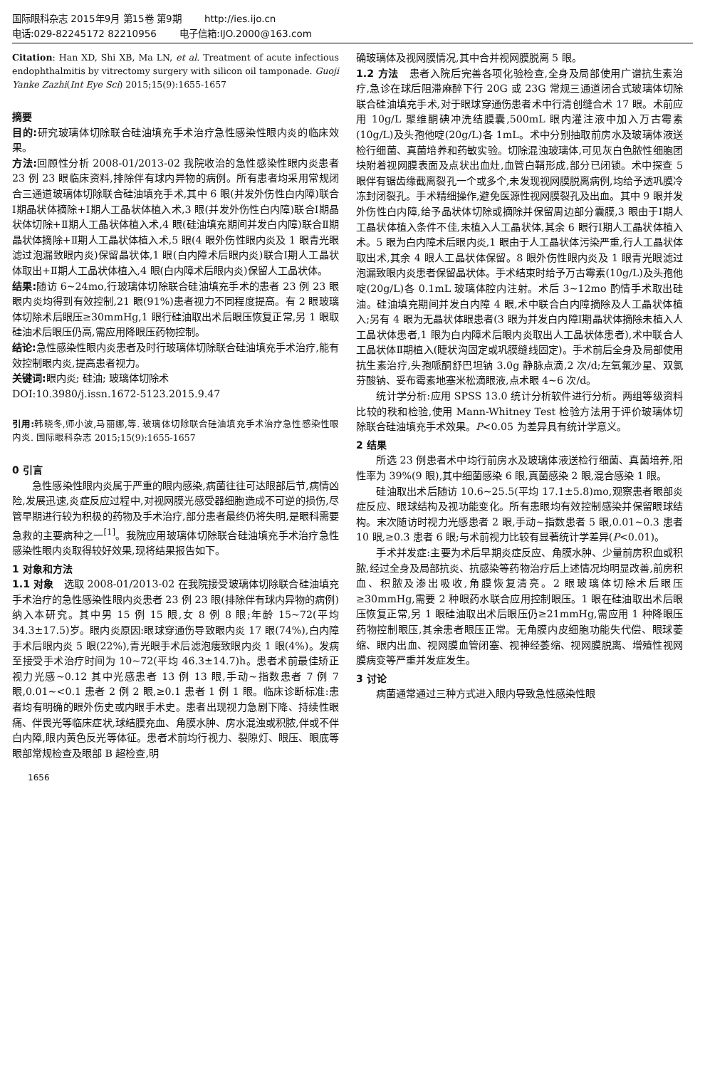国际眼科杂志 2015年9月 第15卷 第9期 http://ies.ijo.cn
电话:029-82245172 82210956 电子信箱:IJO.2000@163.com
Citation: Han XD, Shi XB, Ma LN, et al. Treatment of acute infectious endophthalmitis by vitrectomy surgery with silicon oil tamponade. Guoji Yanke Zazhi(Int Eye Sci) 2015;15(9):1655-1657
摘要
目的: 研究玻璃体切除联合硅油填充手术治疗急性感染性眼内炎的临床效果。
方法: 回顾性分析 2008-01/2013-02 我院收治的急性感染性眼内炎患者 23 例 23 眼临床资料,排除伴有球内异物的病例。所有患者均采用常规闭合三通道玻璃体切除联合硅油填充手术,其中 6 眼(并发外伤性白内障)联合Ⅰ期晶状体摘除+Ⅰ期人工晶状体植入术,3 眼(并发外伤性白内障)联合Ⅰ期晶状体切除+Ⅱ期人工晶状体植入术,4 眼(硅油填充期间并发白内障)联合Ⅱ期晶状体摘除+Ⅱ期人工晶状体植入术,5 眼(4 眼外伤性眼内炎及 1 眼青光眼滤过泡漏致眼内炎)保留晶状体,1 眼(白内障术后眼内炎)联合Ⅰ期人工晶状体取出+Ⅱ期人工晶状体植入,4 眼(白内障术后眼内炎)保留人工晶状体。
结果: 随访 6~24mo,行玻璃体切除联合硅油填充手术的患者 23 例 23 眼眼内炎均得到有效控制,21 眼(91%)患者视力不同程度提高。有 2 眼玻璃体切除术后眼压≥30mmHg,1 眼行硅油取出术后眼压恢复正常,另 1 眼取硅油术后眼压仍高,需应用降眼压药物控制。
结论: 急性感染性眼内炎患者及时行玻璃体切除联合硅油填充手术治疗,能有效控制眼内炎,提高患者视力。
关键词: 眼内炎; 硅油; 玻璃体切除术
DOI:10.3980/j.issn.1672-5123.2015.9.47
引用: 韩晓冬,师小波,马丽娜,等. 玻璃体切除联合硅油填充手术治疗急性感染性眼内炎. 国际眼科杂志 2015;15(9):1655-1657
0 引言
急性感染性眼内炎属于严重的眼内感染,病菌往往可达眼部后节,病情凶险,发展迅速,炎症反应过程中,对视网膜光感受器细胞造成不可逆的损伤,尽管早期进行较为积极的药物及手术治疗,部分患者最终仍将失明,是眼科需要急救的主要病种之一<sup>[1]</sup>。我院应用玻璃体切除联合硅油填充手术治疗急性感染性眼内炎取得较好效果,现将结果报告如下。
1 对象和方法
1.1 对象　选取 2008-01/2013-02 在我院接受玻璃体切除联合硅油填充手术治疗的急性感染性眼内炎患者 23 例 23 眼(排除伴有球内异物的病例)纳入本研究。其中男 15 例 15 眼,女 8 例 8 眼;年龄 15~72(平均 34.3±17.5)岁。眼内炎原因:眼球穿通伤导致眼内炎 17 眼(74%),白内障手术后眼内炎 5 眼(22%),青光眼手术后滤泡瘘致眼内炎 1 眼(4%)。发病至接受手术治疗时间为 10~72(平均 46.3±14.7)h。患者术前最佳矫正视力光感~0.12 其中光感患者 13 例 13 眼,手动~指数患者 7 例 7 眼,0.01~<0.1 患者 2 例 2 眼,≥0.1 患者 1 例 1 眼。临床诊断标准:患者均有明确的眼外伤史或内眼手术史。患者出现视力急剧下降、持续性眼痛、伴畏光等临床症状,球结膜充血、角膜水肿、房水混浊或积脓,伴或不伴白内障,眼内黄色反光等体征。患者术前均行视力、裂隙灯、眼压、眼底等眼部常规检查及眼部 B 超检查,明
确玻璃体及视网膜情况,其中合并视网膜脱离 5 眼。
1.2 方法　患者入院后完善各项化验检查,全身及局部使用广谱抗生素治疗,急诊在球后阻滞麻醉下行 20G 或 23G 常规三通道闭合式玻璃体切除联合硅油填充手术,对于眼球穿通伤患者术中行清创缝合术 17 眼。术前应用 10g/L 聚维酮碘冲洗结膜囊,500mL 眼内灌注液中加入万古霉素(10g/L)及头孢他啶(20g/L)各 1mL。术中分别抽取前房水及玻璃体液送检行细菌、真菌培养和药敏实验。切除混浊玻璃体,可见灰白色脓性细胞团块附着视网膜表面及点状出血灶,血管白鞘形成,部分已闭锁。术中探查 5 眼伴有锯齿缘截离裂孔一个或多个,未发现视网膜脱离病例,均给予透巩膜冷冻封闭裂孔。手术精细操作,避免医源性视网膜裂孔及出血。其中 9 眼并发外伤性白内障,给予晶状体切除或摘除并保留周边部分囊膜,3 眼由于Ⅰ期人工晶状体植入条件不佳,未植入人工晶状体,其余 6 眼行Ⅰ期人工晶状体植入术。5 眼为白内障术后眼内炎,1 眼由于人工晶状体污染严重,行人工晶状体取出术,其余 4 眼人工晶状体保留。8 眼外伤性眼内炎及 1 眼青光眼滤过泡漏致眼内炎患者保留晶状体。手术结束时给予万古霉素(10g/L)及头孢他啶(20g/L)各 0.1mL 玻璃体腔内注射。术后 3~12mo 酌情手术取出硅油。硅油填充期间并发白内障 4 眼,术中联合白内障摘除及人工晶状体植入;另有 4 眼为无晶状体眼患者(3 眼为并发白内障Ⅰ期晶状体摘除未植入人工晶状体患者,1 眼为白内障术后眼内炎取出人工晶状体患者),术中联合人工晶状体Ⅱ期植入(睫状沟固定或巩膜缝线固定)。手术前后全身及局部使用抗生素治疗,头孢哌酮舒巴坦钠 3.0g 静脉点滴,2 次/d;左氧氟沙星、双氯芬酸钠、妥布霉素地塞米松滴眼液,点术眼 4~6 次/d。
统计学分析:应用 SPSS 13.0 统计分析软件进行分析。两组等级资料比较的秩和检验,使用 Mann-Whitney Test 检验方法用于评价玻璃体切除联合硅油填充手术效果。P<0.05 为差异具有统计学意义。
2 结果
所选 23 例患者术中均行前房水及玻璃体液送检行细菌、真菌培养,阳性率为 39%(9 眼),其中细菌感染 6 眼,真菌感染 2 眼,混合感染 1 眼。
硅油取出术后随访 10.6~25.5(平均 17.1±5.8)mo,观察患者眼部炎症反应、眼球结构及视功能变化。所有患眼均有效控制感染并保留眼球结构。末次随访时视力光感患者 2 眼,手动~指数患者 5 眼,0.01~0.3 患者 10 眼,≥0.3 患者 6 眼;与术前视力比较有显著统计学差异(P<0.01)。
手术并发症:主要为术后早期炎症反应、角膜水肿、少量前房积血或积脓,经过全身及局部抗炎、抗感染等药物治疗后上述情况均明显改善,前房积血、积脓及渗出吸收,角膜恢复清亮。2 眼玻璃体切除术后眼压≥30mmHg,需要 2 种眼药水联合应用控制眼压。1 眼在硅油取出术后眼压恢复正常,另 1 眼硅油取出术后眼压仍≥21mmHg,需应用 1 种降眼压药物控制眼压,其余患者眼压正常。无角膜内皮细胞功能失代偿、眼球萎缩、眼内出血、视网膜血管闭塞、视神经萎缩、视网膜脱离、增殖性视网膜病变等严重并发症发生。
3 讨论
病菌通常通过三种方式进入眼内导致急性感染性眼
1656